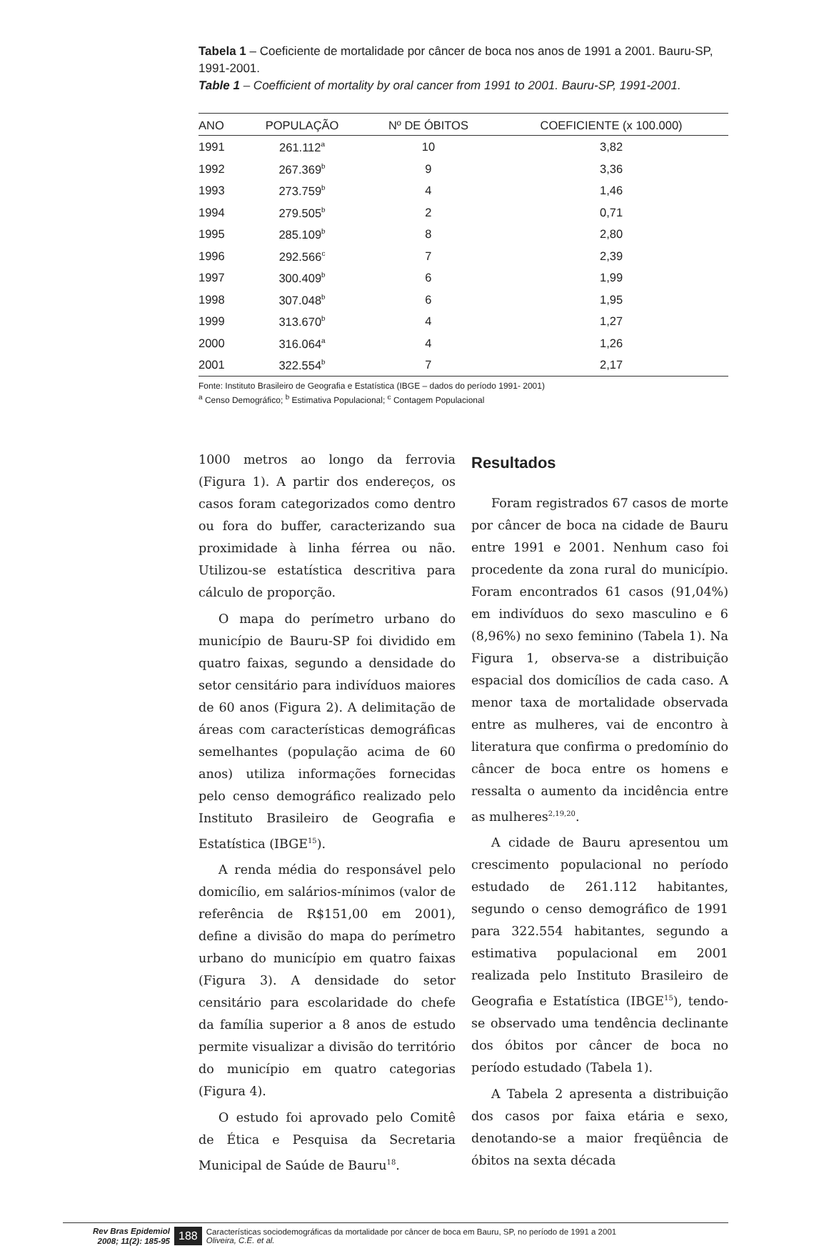Tabela 1 – Coeficiente de mortalidade por câncer de boca nos anos de 1991 a 2001. Bauru-SP, 1991-2001.
Table 1 – Coefficient of mortality by oral cancer from 1991 to 2001. Bauru-SP, 1991-2001.
| ANO | POPULAÇÃO | Nº DE ÓBITOS | COEFICIENTE (x 100.000) |
| --- | --- | --- | --- |
| 1991 | 261.112<sup>a</sup> | 10 | 3,82 |
| 1992 | 267.369<sup>b</sup> | 9 | 3,36 |
| 1993 | 273.759<sup>b</sup> | 4 | 1,46 |
| 1994 | 279.505<sup>b</sup> | 2 | 0,71 |
| 1995 | 285.109<sup>b</sup> | 8 | 2,80 |
| 1996 | 292.566<sup>c</sup> | 7 | 2,39 |
| 1997 | 300.409<sup>b</sup> | 6 | 1,99 |
| 1998 | 307.048<sup>b</sup> | 6 | 1,95 |
| 1999 | 313.670<sup>b</sup> | 4 | 1,27 |
| 2000 | 316.064<sup>a</sup> | 4 | 1,26 |
| 2001 | 322.554<sup>b</sup> | 7 | 2,17 |
Fonte: Instituto Brasileiro de Geografia e Estatística (IBGE – dados do período 1991- 2001)
<sup>a</sup> Censo Demográfico; <sup>b</sup> Estimativa Populacional; <sup>c</sup> Contagem Populacional
1000 metros ao longo da ferrovia (Figura 1). A partir dos endereços, os casos foram categorizados como dentro ou fora do buffer, caracterizando sua proximidade à linha férrea ou não. Utilizou-se estatística descritiva para cálculo de proporção.
O mapa do perímetro urbano do município de Bauru-SP foi dividido em quatro faixas, segundo a densidade do setor censitário para indivíduos maiores de 60 anos (Figura 2). A delimitação de áreas com características demográficas semelhantes (população acima de 60 anos) utiliza informações fornecidas pelo censo demográfico realizado pelo Instituto Brasileiro de Geografia e Estatística (IBGE<sup>15</sup>).
A renda média do responsável pelo domicílio, em salários-mínimos (valor de referência de R$151,00 em 2001), define a divisão do mapa do perímetro urbano do município em quatro faixas (Figura 3). A densidade do setor censitário para escolaridade do chefe da família superior a 8 anos de estudo permite visualizar a divisão do território do município em quatro categorias (Figura 4).
O estudo foi aprovado pelo Comitê de Ética e Pesquisa da Secretaria Municipal de Saúde de Bauru<sup>18</sup>.
Resultados
Foram registrados 67 casos de morte por câncer de boca na cidade de Bauru entre 1991 e 2001. Nenhum caso foi procedente da zona rural do município. Foram encontrados 61 casos (91,04%) em indivíduos do sexo masculino e 6 (8,96%) no sexo feminino (Tabela 1). Na Figura 1, observa-se a distribuição espacial dos domicílios de cada caso. A menor taxa de mortalidade observada entre as mulheres, vai de encontro à literatura que confirma o predomínio do câncer de boca entre os homens e ressalta o aumento da incidência entre as mulheres<sup>2,19,20</sup>.
A cidade de Bauru apresentou um crescimento populacional no período estudado de 261.112 habitantes, segundo o censo demográfico de 1991 para 322.554 habitantes, segundo a estimativa populacional em 2001 realizada pelo Instituto Brasileiro de Geografia e Estatística (IBGE<sup>15</sup>), tendo-se observado uma tendência declinante dos óbitos por câncer de boca no período estudado (Tabela 1).
A Tabela 2 apresenta a distribuição dos casos por faixa etária e sexo, denotando-se a maior freqüência de óbitos na sexta década
Rev Bras Epidemiol
2008; 11(2): 185-95
188
Características sociodemográficas da mortalidade por câncer de boca em Bauru, SP, no período de 1991 a 2001
Oliveira, C.E. et al.